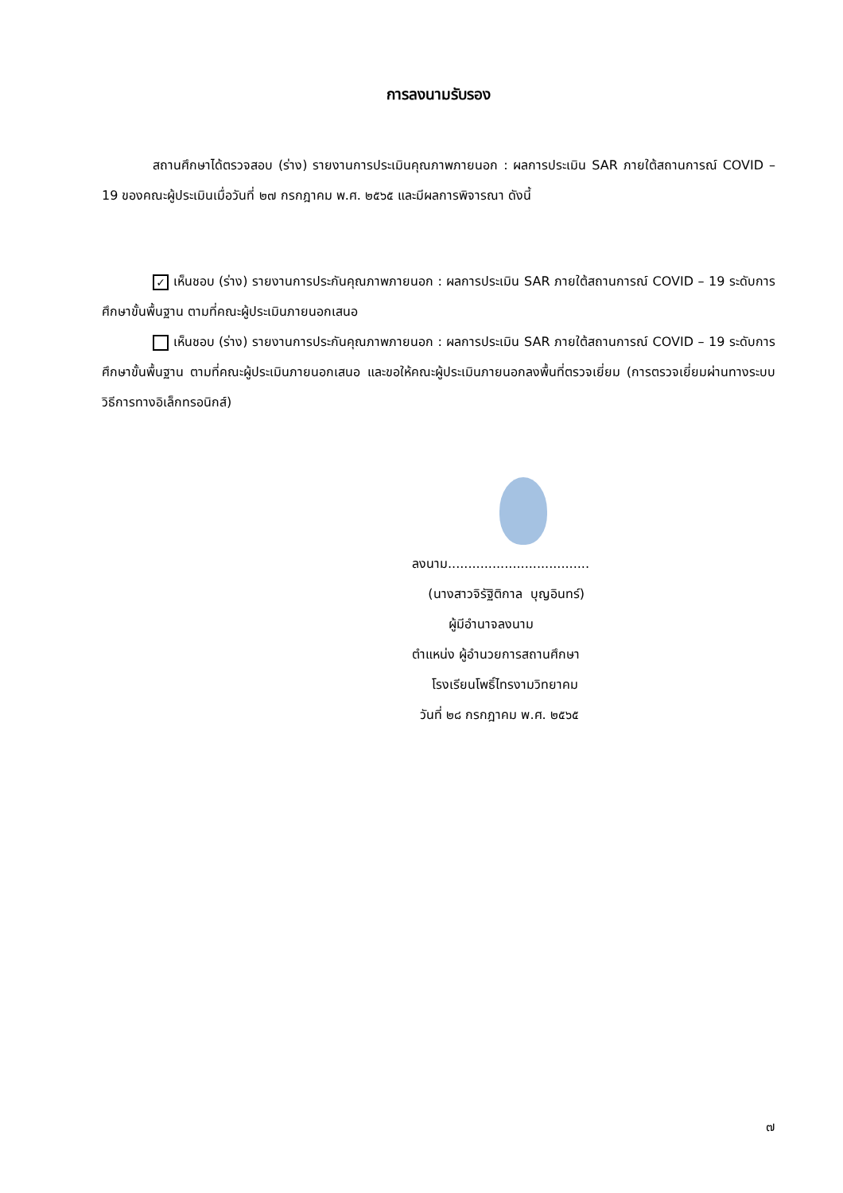การลงนามรับรอง
สถานศึกษาได้ตรวจสอบ (ร่าง) รายงานการประเมินคุณภาพภายนอก : ผลการประเมิน SAR ภายใต้สถานการณ์ COVID – 19 ของคณะผู้ประเมินเมื่อวันที่ ๒๗ กรกฎาคม พ.ศ. ๒๕๖๕ และมีผลการพิจารณา ดังนี้
✓ เห็นชอบ (ร่าง) รายงานการประกันคุณภาพภายนอก : ผลการประเมิน SAR ภายใต้สถานการณ์ COVID – 19 ระดับการศึกษาขั้นพื้นฐาน ตามที่คณะผู้ประเมินภายนอกเสนอ
เห็นชอบ (ร่าง) รายงานการประกันคุณภาพภายนอก : ผลการประเมิน SAR ภายใต้สถานการณ์ COVID – 19 ระดับการศึกษาขั้นพื้นฐาน ตามที่คณะผู้ประเมินภายนอกเสนอ และขอให้คณะผู้ประเมินภายนอกลงพื้นที่ตรวจเยี่ยม (การตรวจเยี่ยมผ่านทางระบบวิธีการทางอิเล็กทรอนิกส์)
ลงนาม...................................
(นางสาวจิรัฐิติกาล บุญอินทร์)
ผู้มีอำนาจลงนาม
ตำแหน่ง ผู้อำนวยการสถานศึกษา
โรงเรียนโพธิ์ไทรงามวิทยาคม
วันที่ ๒๘ กรกฎาคม พ.ศ. ๒๕๖๕
๗